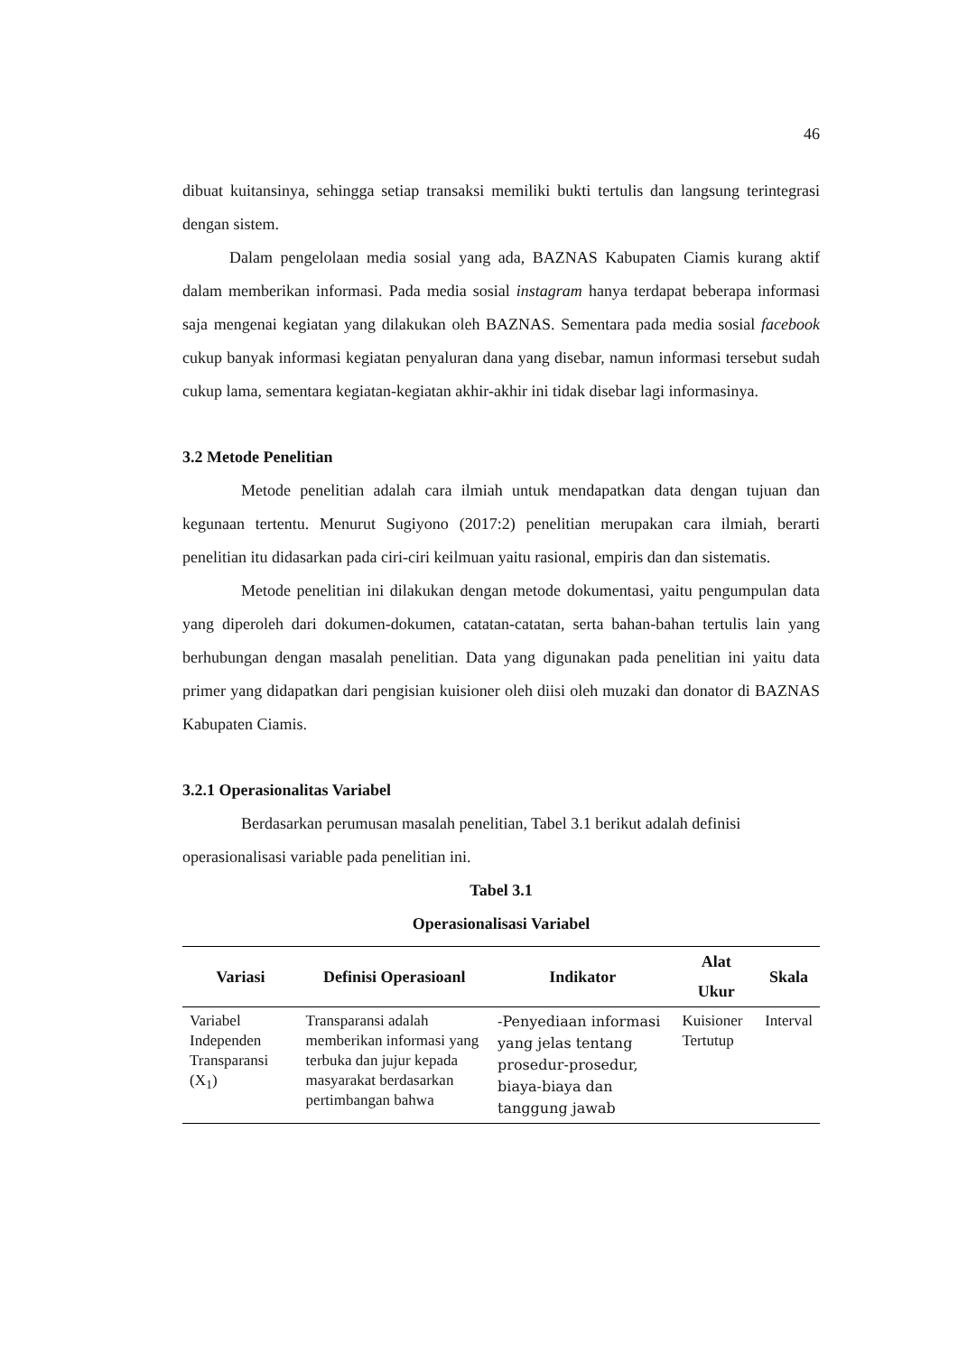46
dibuat kuitansinya, sehingga setiap transaksi memiliki bukti tertulis dan langsung terintegrasi dengan sistem.
Dalam pengelolaan media sosial yang ada, BAZNAS Kabupaten Ciamis kurang aktif dalam memberikan informasi. Pada media sosial instagram hanya terdapat beberapa informasi saja mengenai kegiatan yang dilakukan oleh BAZNAS. Sementara pada media sosial facebook cukup banyak informasi kegiatan penyaluran dana yang disebar, namun informasi tersebut sudah cukup lama, sementara kegiatan-kegiatan akhir-akhir ini tidak disebar lagi informasinya.
3.2 Metode Penelitian
Metode penelitian adalah cara ilmiah untuk mendapatkan data dengan tujuan dan kegunaan tertentu. Menurut Sugiyono (2017:2) penelitian merupakan cara ilmiah, berarti penelitian itu didasarkan pada ciri-ciri keilmuan yaitu rasional, empiris dan dan sistematis.
Metode penelitian ini dilakukan dengan metode dokumentasi, yaitu pengumpulan data yang diperoleh dari dokumen-dokumen, catatan-catatan, serta bahan-bahan tertulis lain yang berhubungan dengan masalah penelitian. Data yang digunakan pada penelitian ini yaitu data primer yang didapatkan dari pengisian kuisioner oleh diisi oleh muzaki dan donator di BAZNAS Kabupaten Ciamis.
3.2.1 Operasionalitas Variabel
Berdasarkan perumusan masalah penelitian, Tabel 3.1 berikut adalah definisi operasionalisasi variable pada penelitian ini.
Tabel 3.1
Operasionalisasi Variabel
| Variasi | Definisi Operasioanl | Indikator | Alat Ukur | Skala |
| --- | --- | --- | --- | --- |
| Variabel Independen Transparansi (X<sub>1</sub>) | Transparansi adalah memberikan informasi yang terbuka dan jujur kepada masyarakat berdasarkan pertimbangan bahwa | -Penyediaan informasi yang jelas tentang prosedur-prosedur, biaya-biaya dan tanggung jawab | Kuisioner Tertutup | Interval |